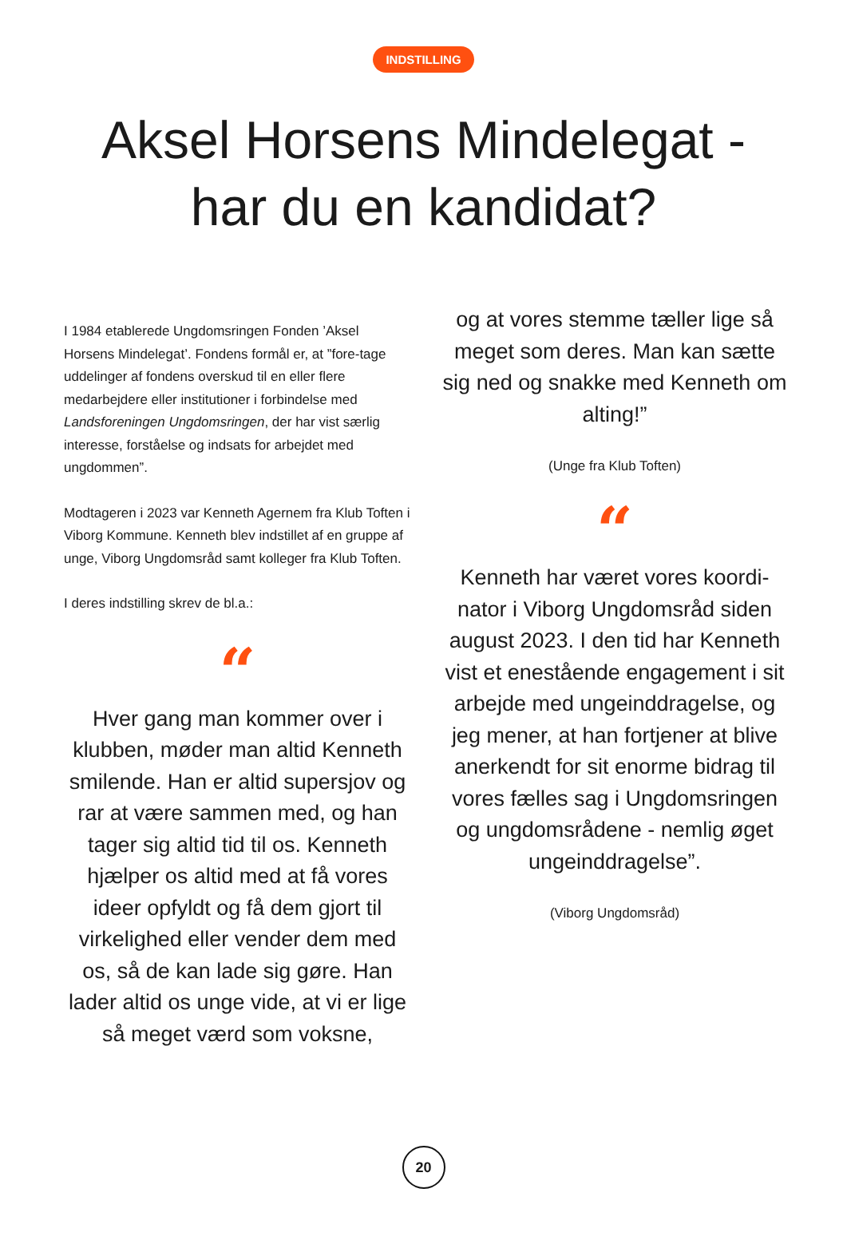INDSTILLING
Aksel Horsens Mindelegat -
har du en kandidat?
I 1984 etablerede Ungdomsringen Fonden ’Aksel Horsens Mindelegat’. Fondens formål er, at ”fore-tage uddelinger af fondens overskud til en eller flere medarbejdere eller institutioner i forbindelse med Landsforeningen Ungdomsringen, der har vist særlig interesse, forståelse og indsats for arbejdet med ungdommen”.
Modtageren i 2023 var Kenneth Agernem fra Klub Toften i Viborg Kommune. Kenneth blev indstillet af en gruppe af unge, Viborg Ungdomsråd samt kolleger fra Klub Toften.
I deres indstilling skrev de bl.a.:
“
Hver gang man kommer over i klubben, møder man altid Kenneth smilende. Han er altid supersjov og rar at være sammen med, og han tager sig altid tid til os. Kenneth hjælper os altid med at få vores ideer opfyldt og få dem gjort til virkelighed eller vender dem med os, så de kan lade sig gøre. Han lader altid os unge vide, at vi er lige så meget værd som voksne,
og at vores stemme tæller lige så meget som deres. Man kan sætte sig ned og snakke med Kenneth om alting!”
(Unge fra Klub Toften)
“
Kenneth har været vores koordi-nator i Viborg Ungdomsråd siden august 2023. I den tid har Kenneth vist et enestående engagement i sit arbejde med ungeinddragelse, og jeg mener, at han fortjener at blive anerkendt for sit enorme bidrag til vores fælles sag i Ungdomsringen og ungdomsrådene - nemlig øget ungeinddragelse”.
(Viborg Ungdomsråd)
20